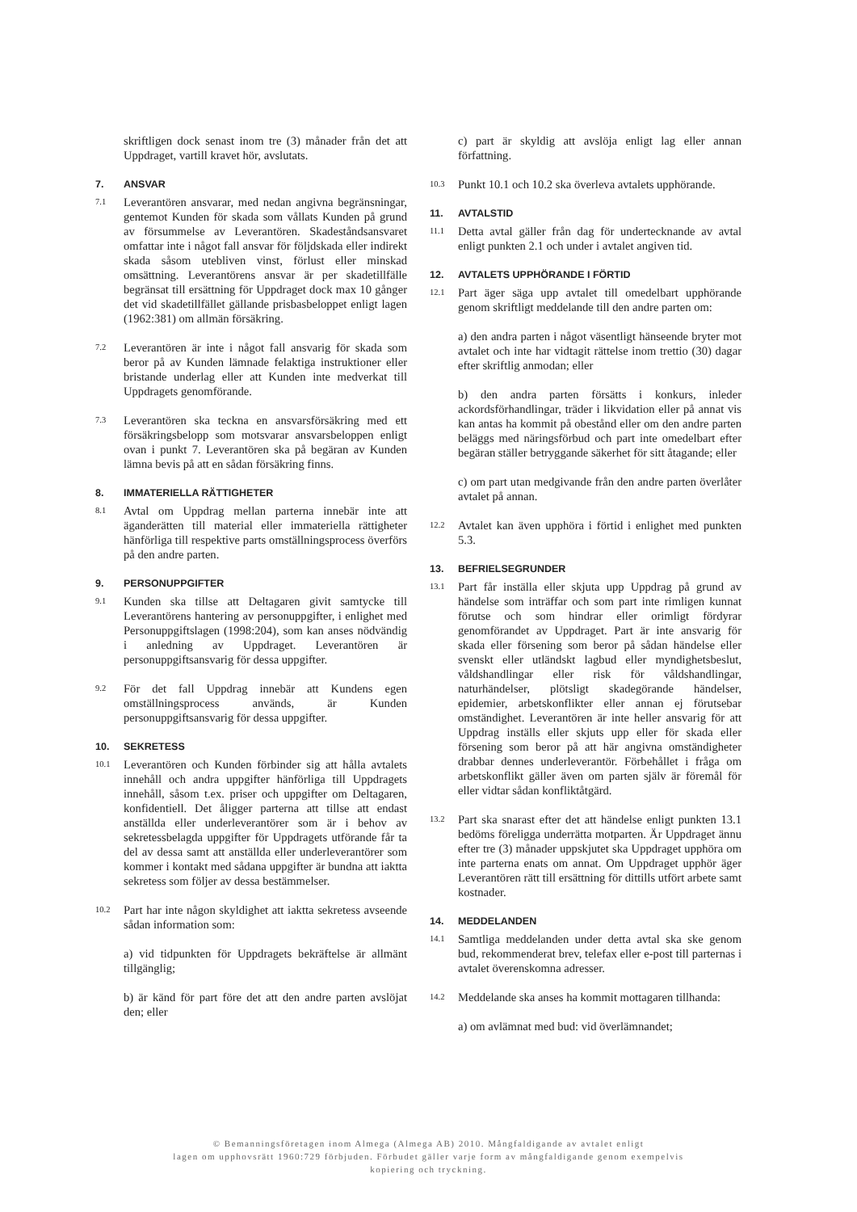skriftligen dock senast inom tre (3) månader från det att Uppdraget, vartill kravet hör, avslutats.
7. ANSVAR
7.1 Leverantören ansvarar, med nedan angivna begränsningar, gentemot Kunden för skada som vållats Kunden på grund av försummelse av Leverantören. Skadeståndsansvaret omfattar inte i något fall ansvar för följdskada eller indirekt skada såsom utebliven vinst, förlust eller minskad omsättning. Leverantörens ansvar är per skadetillfälle begränsat till ersättning för Uppdraget dock max 10 gånger det vid skadetillfället gällande prisbasbeloppet enligt lagen (1962:381) om allmän försäkring.
7.2 Leverantören är inte i något fall ansvarig för skada som beror på av Kunden lämnade felaktiga instruktioner eller bristande underlag eller att Kunden inte medverkat till Uppdragets genomförande.
7.3 Leverantören ska teckna en ansvarsförsäkring med ett försäkringsbelopp som motsvarar ansvarsbeloppen enligt ovan i punkt 7. Leverantören ska på begäran av Kunden lämna bevis på att en sådan försäkring finns.
8. IMMATERIELLA RÄTTIGHETER
8.1 Avtal om Uppdrag mellan parterna innebär inte att äganderätten till material eller immateriella rättigheter hänförliga till respektive parts omställningsprocess överförs på den andre parten.
9. PERSONUPPGIFTER
9.1 Kunden ska tillse att Deltagaren givit samtycke till Leverantörens hantering av personuppgifter, i enlighet med Personuppgiftslagen (1998:204), som kan anses nödvändig i anledning av Uppdraget. Leverantören är personuppgiftsansvarig för dessa uppgifter.
9.2 För det fall Uppdrag innebär att Kundens egen omställningsprocess används, är Kunden personuppgiftsansvarig för dessa uppgifter.
10. SEKRETESS
10.1 Leverantören och Kunden förbinder sig att hålla avtalets innehåll och andra uppgifter hänförliga till Uppdragets innehåll, såsom t.ex. priser och uppgifter om Deltagaren, konfidentiell. Det åligger parterna att tillse att endast anställda eller underleverantörer som är i behov av sekretessbelagda uppgifter för Uppdragets utförande får ta del av dessa samt att anställda eller underleverantörer som kommer i kontakt med sådana uppgifter är bundna att iaktta sekretess som följer av dessa bestämmelser.
10.2 Part har inte någon skyldighet att iaktta sekretess avseende sådan information som:
a) vid tidpunkten för Uppdragets bekräftelse är allmänt tillgänglig;
b) är känd för part före det att den andre parten avslöjat den; eller
c) part är skyldig att avslöja enligt lag eller annan författning.
10.3 Punkt 10.1 och 10.2 ska överleva avtalets upphörande.
11. AVTALSTID
11.1 Detta avtal gäller från dag för undertecknande av avtal enligt punkten 2.1 och under i avtalet angiven tid.
12. AVTALETS UPPHÖRANDE I FÖRTID
12.1 Part äger säga upp avtalet till omedelbart upphörande genom skriftligt meddelande till den andre parten om:
a) den andra parten i något väsentligt hänseende bryter mot avtalet och inte har vidtagit rättelse inom trettio (30) dagar efter skriftlig anmodan; eller
b) den andra parten försätts i konkurs, inleder ackordsförhandlingar, träder i likvidation eller på annat vis kan antas ha kommit på obestånd eller om den andre parten beläggs med näringsförbud och part inte omedelbart efter begäran ställer betryggande säkerhet för sitt åtagande; eller
c) om part utan medgivande från den andre parten överlåter avtalet på annan.
12.2 Avtalet kan även upphöra i förtid i enlighet med punkten 5.3.
13. BEFRIELSEGRUNDER
13.1 Part får inställa eller skjuta upp Uppdrag på grund av händelse som inträffar och som part inte rimligen kunnat förutse och som hindrar eller orimligt fördyrar genomförandet av Uppdraget. Part är inte ansvarig för skada eller försening som beror på sådan händelse eller svenskt eller utländskt lagbud eller myndighetsbeslut, våldshandlingar eller risk för våldshandlingar, naturhändelser, plötsligt skadegörande händelser, epidemier, arbetskonflikter eller annan ej förutsebar omständighet. Leverantören är inte heller ansvarig för att Uppdrag inställs eller skjuts upp eller för skada eller försening som beror på att här angivna omständigheter drabbar dennes underleverantör. Förbehållet i fråga om arbetskonflikt gäller även om parten själv är föremål för eller vidtar sådan konfliktåtgärd.
13.2 Part ska snarast efter det att händelse enligt punkten 13.1 bedöms föreligga underrätta motparten. Är Uppdraget ännu efter tre (3) månader uppskjutet ska Uppdraget upphöra om inte parterna enats om annat. Om Uppdraget upphör äger Leverantören rätt till ersättning för dittills utfört arbete samt kostnader.
14. MEDDELANDEN
14.1 Samtliga meddelanden under detta avtal ska ske genom bud, rekommenderat brev, telefax eller e-post till parternas i avtalet överenskomna adresser.
14.2 Meddelande ska anses ha kommit mottagaren tillhanda:
a) om avlämnat med bud: vid överlämnandet;
© Bemanningsföretagen inom Almega (Almega AB) 2010. Mångfaldigande av avtalet enligt
lagen om upphovsrätt 1960:729 förbjuden. Förbudet gäller varje form av mångfaldigande genom exempelvis
kopiering och tryckning.